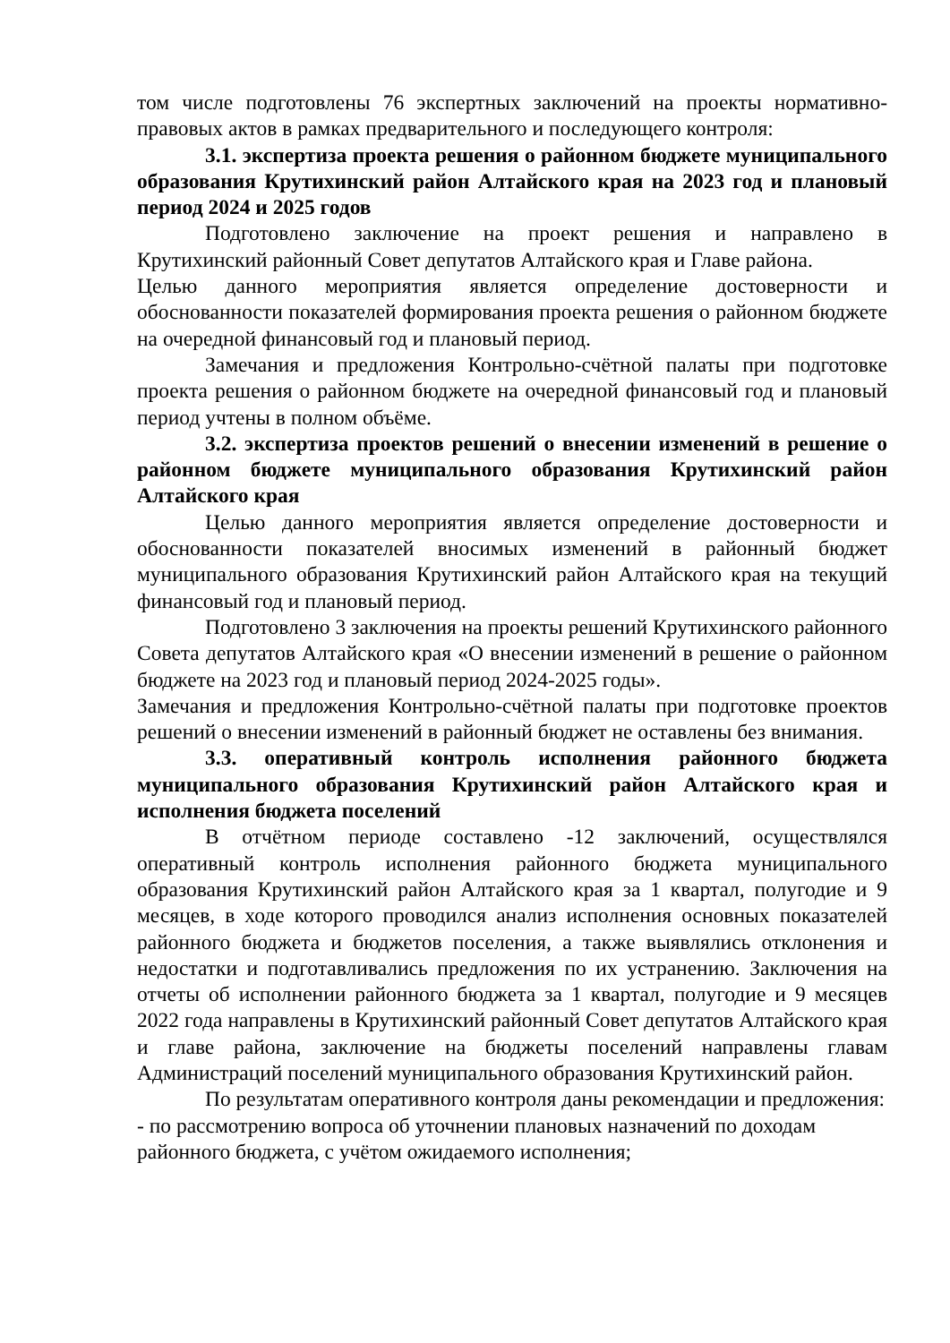том числе подготовлены 76 экспертных заключений на проекты нормативно-правовых актов в рамках предварительного и последующего контроля:
3.1. экспертиза проекта решения о районном бюджете муниципального образования Крутихинский район Алтайского края на 2023 год и плановый период 2024 и 2025 годов
Подготовлено заключение на проект решения и направлено в Крутихинский районный Совет депутатов Алтайского края и Главе района.
Целью данного мероприятия является определение достоверности и обоснованности показателей формирования проекта решения о районном бюджете на очередной финансовый год и плановый период.
Замечания и предложения Контрольно-счётной палаты при подготовке проекта решения о районном бюджете на очередной финансовый год и плановый период учтены в полном объёме.
3.2. экспертиза проектов решений о внесении изменений в решение о районном бюджете муниципального образования Крутихинский район Алтайского края
Целью данного мероприятия является определение достоверности и обоснованности показателей вносимых изменений в районный бюджет муниципального образования Крутихинский район Алтайского края на текущий финансовый год и плановый период.
Подготовлено 3 заключения на проекты решений Крутихинского районного Совета депутатов Алтайского края «О внесении изменений в решение о районном бюджете на 2023 год и плановый период 2024-2025 годы».
Замечания и предложения Контрольно-счётной палаты при подготовке проектов решений о внесении изменений в районный бюджет не оставлены без внимания.
3.3. оперативный контроль исполнения районного бюджета муниципального образования Крутихинский район Алтайского края и исполнения бюджета поселений
В отчётном периоде составлено -12 заключений, осуществлялся оперативный контроль исполнения районного бюджета муниципального образования Крутихинский район Алтайского края за 1 квартал, полугодие и 9 месяцев, в ходе которого проводился анализ исполнения основных показателей районного бюджета и бюджетов поселения, а также выявлялись отклонения и недостатки и подготавливались предложения по их устранению. Заключения на отчеты об исполнении районного бюджета за 1 квартал, полугодие и 9 месяцев 2022 года направлены в Крутихинский районный Совет депутатов Алтайского края и главе района, заключение на бюджеты поселений направлены главам Администраций поселений муниципального образования Крутихинский район.
По результатам оперативного контроля даны рекомендации и предложения:
- по рассмотрению вопроса об уточнении плановых назначений по доходам районного бюджета, с учётом ожидаемого исполнения;